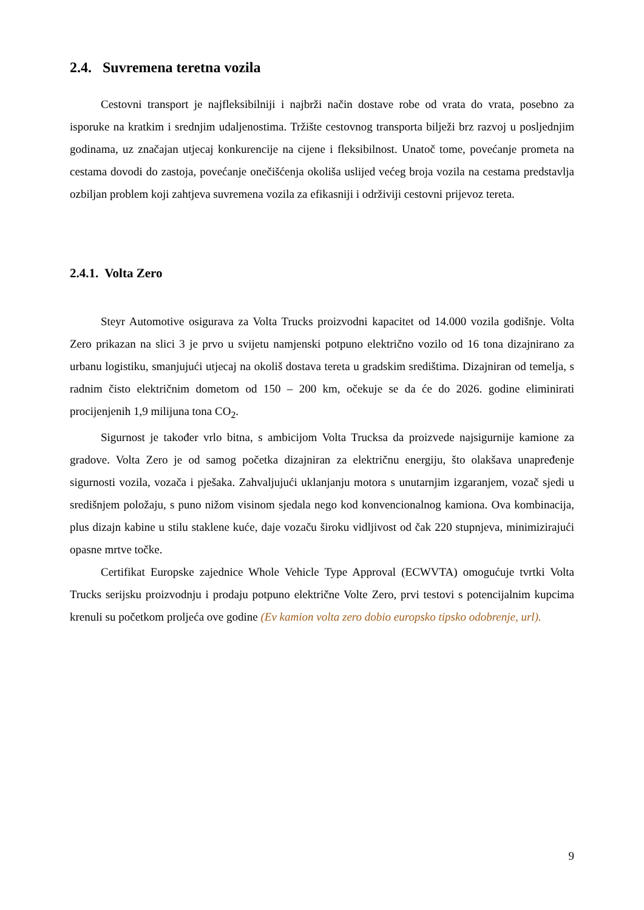2.4. Suvremena teretna vozila
Cestovni transport je najfleksibilniji i najbrži način dostave robe od vrata do vrata, posebno za isporuke na kratkim i srednjim udaljenostima. Tržište cestovnog transporta bilježi brz razvoj u posljednjim godinama, uz značajan utjecaj konkurencije na cijene i fleksibilnost. Unatoč tome, povećanje prometa na cestama dovodi do zastoja, povećanje onečišćenja okoliša uslijed većeg broja vozila na cestama predstavlja ozbiljan problem koji zahtjeva suvremena vozila za efikasniji i održiviji cestovni prijevoz tereta.
2.4.1. Volta Zero
Steyr Automotive osigurava za Volta Trucks proizvodni kapacitet od 14.000 vozila godišnje. Volta Zero prikazan na slici 3 je prvo u svijetu namjenski potpuno električno vozilo od 16 tona dizajnirano za urbanu logistiku, smanjujući utjecaj na okoliš dostava tereta u gradskim središtima. Dizajniran od temelja, s radnim čisto električnim dometom od 150 – 200 km, očekuje se da će do 2026. godine eliminirati procijenjenih 1,9 milijuna tona CO<sub>2</sub>.
Sigurnost je također vrlo bitna, s ambicijom Volta Trucksa da proizvede najsigurnije kamione za gradove. Volta Zero je od samog početka dizajniran za električnu energiju, što olakšava unapređenje sigurnosti vozila, vozača i pješaka. Zahvaljujući uklanjanju motora s unutarnjim izgaranjem, vozač sjedi u središnjem položaju, s puno nižom visinom sjedala nego kod konvencionalnog kamiona. Ova kombinacija, plus dizajn kabine u stilu staklene kuće, daje vozaču široku vidljivost od čak 220 stupnjeva, minimizirajući opasne mrtve točke.
Certifikat Europske zajednice Whole Vehicle Type Approval (ECWVTA) omogućuje tvrtki Volta Trucks serijsku proizvodnju i prodaju potpuno električne Volte Zero, prvi testovi s potencijalnim kupcima krenuli su početkom proljeća ove godine (Ev kamion volta zero dobio europsko tipsko odobrenje, url).
9